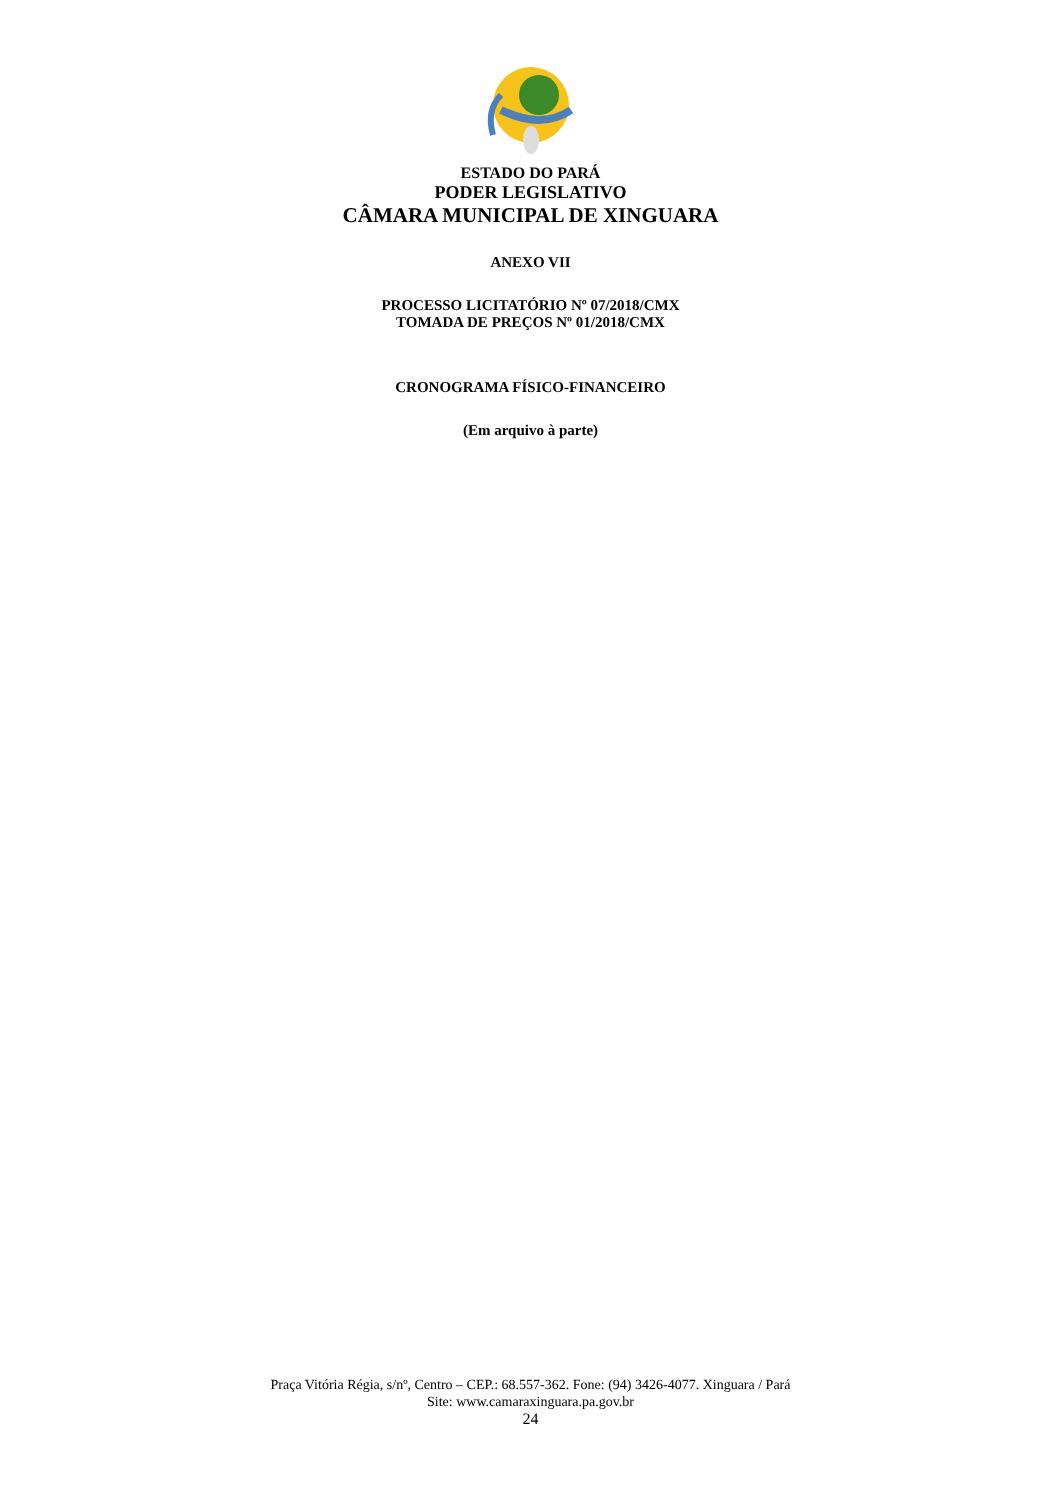ESTADO DO PARÁ
PODER LEGISLATIVO
CÂMARA MUNICIPAL DE XINGUARA
ANEXO VII
PROCESSO LICITATÓRIO Nº 07/2018/CMX
TOMADA DE PREÇOS Nº 01/2018/CMX
CRONOGRAMA FÍSICO-FINANCEIRO
(Em arquivo à parte)
Praça Vitória Régia, s/nº, Centro – CEP.: 68.557-362. Fone: (94) 3426-4077. Xinguara / Pará
Site: www.camaraxinguara.pa.gov.br
24